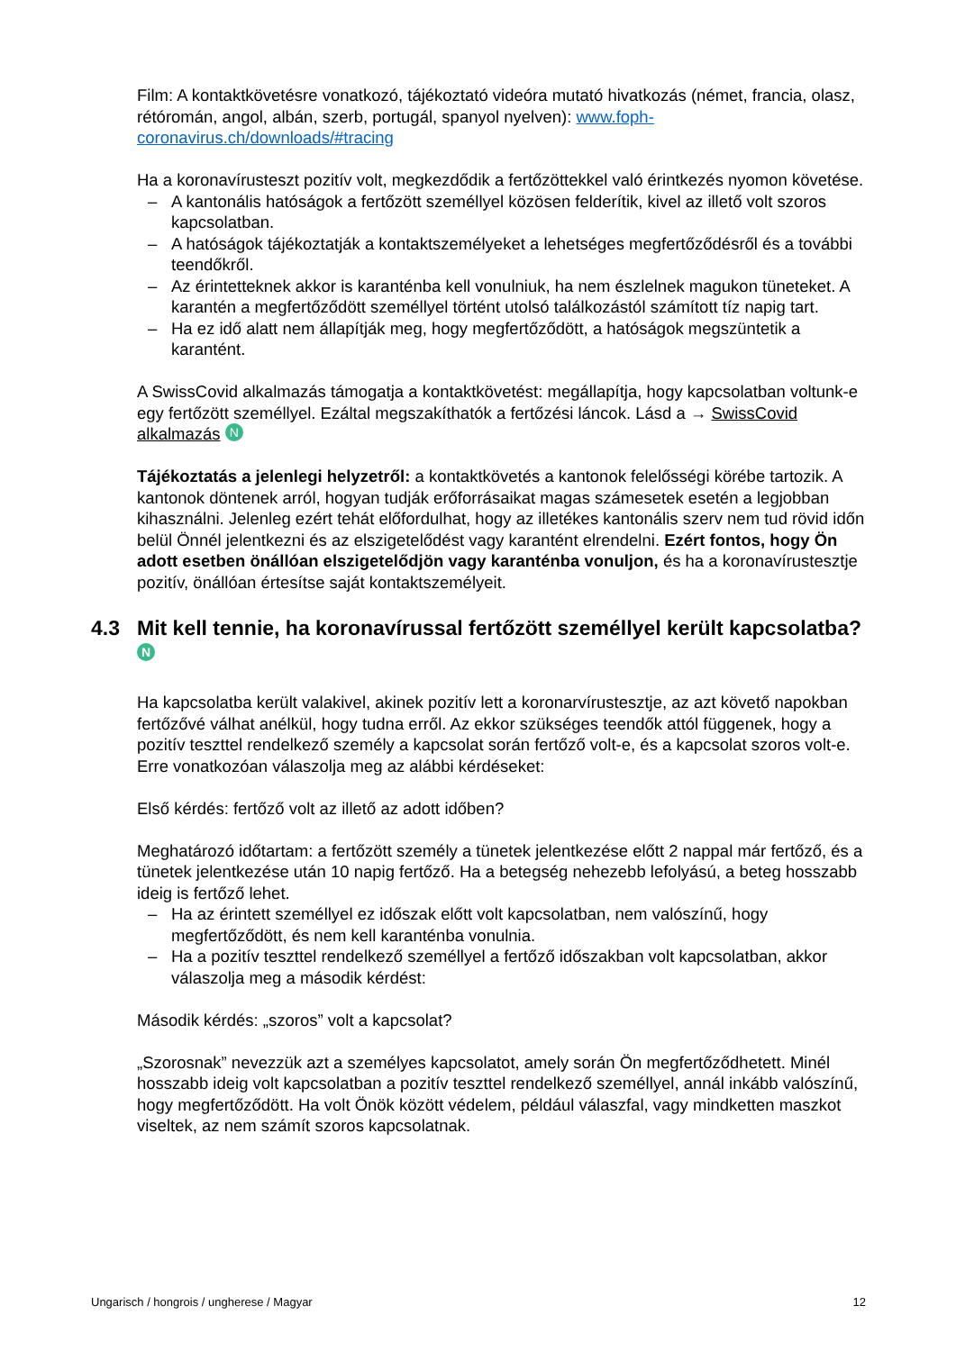Film: A kontaktkövetésre vonatkozó, tájékoztató videóra mutató hivatkozás (német, francia, olasz, rétóromán, angol, albán, szerb, portugál, spanyol nyelven): www.foph-coronavirus.ch/downloads/#tracing
Ha a koronavírusteszt pozitív volt, megkezdődik a fertőzöttekkel való érintkezés nyomon követése.
– A kantonális hatóságok a fertőzött személlyel közösen felderítik, kivel az illető volt szoros kapcsolatban.
– A hatóságok tájékoztatják a kontaktszemélyeket a lehetséges megfertőződésről és a további teendőkről.
– Az érintetteknek akkor is karanténba kell vonulniuk, ha nem észlelnek magukon tüneteket. A karantén a megfertőződött személlyel történt utolsó találkozástól számított tíz napig tart.
– Ha ez idő alatt nem állapítják meg, hogy megfertőződött, a hatóságok megszüntetik a karantént.
A SwissCovid alkalmazás támogatja a kontaktkövetést: megállapítja, hogy kapcsolatban voltunk-e egy fertőzött személlyel. Ezáltal megszakíthatók a fertőzési láncok. Lásd a → SwissCovid alkalmazás N
Tájékoztatás a jelenlegi helyzetről: a kontaktkövetés a kantonok felelősségi körébe tartozik. A kantonok döntenek arról, hogyan tudják erőforrásaikat magas számesetek esetén a legjobban kihasználni. Jelenleg ezért tehát előfordulhat, hogy az illetékes kantonális szerv nem tud rövid időn belül Önnél jelentkezni és az elszigetelődést vagy karantént elrendelni. Ezért fontos, hogy Ön adott esetben önállóan elszigetelődjön vagy karanténba vonuljon, és ha a koronavírustesztje pozitív, önállóan értesítse saját kontaktszemélyeit.
4.3 Mit kell tennie, ha koronavírussal fertőzött személlyel került kapcsolatba? N
Ha kapcsolatba került valakivel, akinek pozitív lett a koronarvírustesztje, az azt követő napokban fertőzővé válhat anélkül, hogy tudna erről. Az ekkor szükséges teendők attól függenek, hogy a pozitív teszttel rendelkező személy a kapcsolat során fertőző volt-e, és a kapcsolat szoros volt-e. Erre vonatkozóan válaszolja meg az alábbi kérdéseket:
Első kérdés: fertőző volt az illető az adott időben?
Meghatározó időtartam: a fertőzött személy a tünetek jelentkezése előtt 2 nappal már fertőző, és a tünetek jelentkezése után 10 napig fertőző. Ha a betegség nehezebb lefolyású, a beteg hosszabb ideig is fertőző lehet.
– Ha az érintett személlyel ez időszak előtt volt kapcsolatban, nem valószínű, hogy megfertőződött, és nem kell karanténba vonulnia.
– Ha a pozitív teszttel rendelkező személlyel a fertőző időszakban volt kapcsolatban, akkor válaszolja meg a második kérdést:
Második kérdés: „szoros” volt a kapcsolat?
„Szorosnak” nevezzük azt a személyes kapcsolatot, amely során Ön megfertőződhetett. Minél hosszabb ideig volt kapcsolatban a pozitív teszttel rendelkező személlyel, annál inkább valószínű, hogy megfertőződött. Ha volt Önök között védelem, például válaszfal, vagy mindketten maszkot viseltek, az nem számít szoros kapcsolatnak.
Ungarisch / hongrois / ungherese / Magyar 12